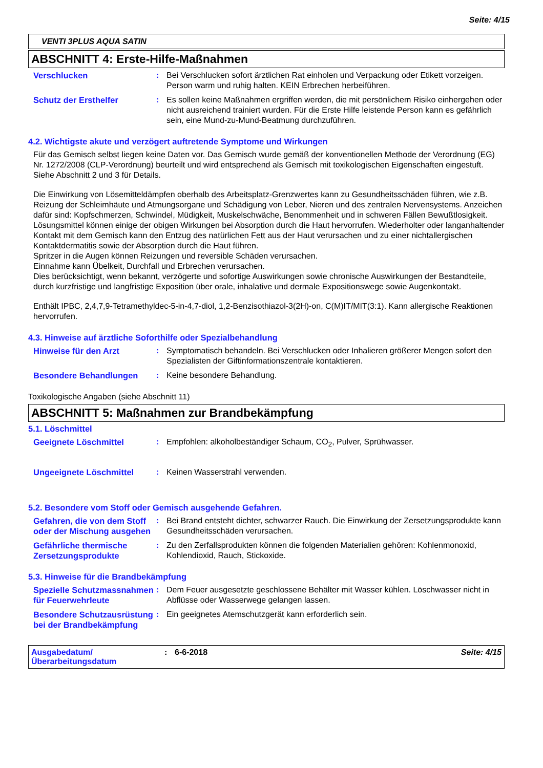Seite: 4/15
VENTI 3PLUS AQUA SATIN
ABSCHNITT 4: Erste-Hilfe-Maßnahmen
Verschlucken : Bei Verschlucken sofort ärztlichen Rat einholen und Verpackung oder Etikett vorzeigen. Person warm und ruhig halten. KEIN Erbrechen herbeiführen.
Schutz der Ersthelfer : Es sollen keine Maßnahmen ergriffen werden, die mit persönlichem Risiko einhergehen oder nicht ausreichend trainiert wurden. Für die Erste Hilfe leistende Person kann es gefährlich sein, eine Mund-zu-Mund-Beatmung durchzuführen.
4.2. Wichtigste akute und verzögert auftretende Symptome und Wirkungen
Für das Gemisch selbst liegen keine Daten vor. Das Gemisch wurde gemäß der konventionellen Methode der Verordnung (EG) Nr. 1272/2008 (CLP-Verordnung) beurteilt und wird entsprechend als Gemisch mit toxikologischen Eigenschaften eingestuft. Siehe Abschnitt 2 und 3 für Details.
Die Einwirkung von Lösemitteldämpfen oberhalb des Arbeitsplatz-Grenzwertes kann zu Gesundheitsschäden führen, wie z.B. Reizung der Schleimhäute und Atmungsorgane und Schädigung von Leber, Nieren und des zentralen Nervensystems. Anzeichen dafür sind: Kopfschmerzen, Schwindel, Müdigkeit, Muskelschwäche, Benommenheit und in schweren Fällen Bewußtlosigkeit.
Lösungsmittel können einige der obigen Wirkungen bei Absorption durch die Haut hervorrufen. Wiederholter oder langanhaltender Kontakt mit dem Gemisch kann den Entzug des natürlichen Fett aus der Haut verursachen und zu einer nichtallergischen Kontaktdermatitis sowie der Absorption durch die Haut führen.
Spritzer in die Augen können Reizungen und reversible Schäden verursachen.
Einnahme kann Übelkeit, Durchfall und Erbrechen verursachen.
Dies berücksichtigt, wenn bekannt, verzögerte und sofortige Auswirkungen sowie chronische Auswirkungen der Bestandteile, durch kurzfristige und langfristige Exposition über orale, inhalative und dermale Expositionswege sowie Augenkontakt.
Enthält IPBC, 2,4,7,9-Tetramethyldec-5-in-4,7-diol, 1,2-Benzisothiazol-3(2H)-on, C(M)IT/MIT(3:1). Kann allergische Reaktionen hervorrufen.
4.3. Hinweise auf ärztliche Soforthilfe oder Spezialbehandlung
Hinweise für den Arzt : Symptomatisch behandeln. Bei Verschlucken oder Inhalieren größerer Mengen sofort den Spezialisten der Giftinformationszentrale kontaktieren.
Besondere Behandlungen : Keine besondere Behandlung.
Toxikologische Angaben (siehe Abschnitt 11)
ABSCHNITT 5: Maßnahmen zur Brandbekämpfung
5.1. Löschmittel
Geeignete Löschmittel : Empfohlen: alkoholbeständiger Schaum, CO<sub>2</sub>, Pulver, Sprühwasser.
Ungeeignete Löschmittel : Keinen Wasserstrahl verwenden.
5.2. Besondere vom Stoff oder Gemisch ausgehende Gefahren.
Gefahren, die von dem Stoff oder der Mischung ausgehen
: Bei Brand entsteht dichter, schwarzer Rauch. Die Einwirkung der Zersetzungsprodukte kann Gesundheitsschäden verursachen.
Gefährliche thermische Zersetzungsprodukte
: Zu den Zerfallsprodukten können die folgenden Materialien gehören: Kohlenmonoxid, Kohlendioxid, Rauch, Stickoxide.
5.3. Hinweise für die Brandbekämpfung
Spezielle Schutzmassnahmen für Feuerwehrleute
: Dem Feuer ausgesetzte geschlossene Behälter mit Wasser kühlen. Löschwasser nicht in Abflüsse oder Wasserwege gelangen lassen.
Besondere Schutzausrüstung bei der Brandbekämpfung
: Ein geeignetes Atemschutzgerät kann erforderlich sein.
Ausgabedatum/
Überarbeitungsdatum
: 6-6-2018 Seite: 4/15